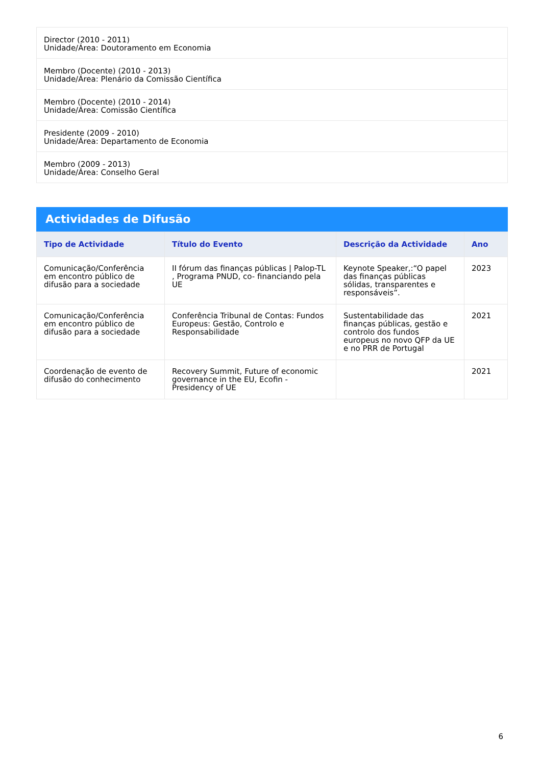| Director (2010 - 2011) Unidade/Área: Doutoramento em Economia |
| Membro (Docente) (2010 - 2013) Unidade/Área: Plenário da Comissão Científica |
| Membro (Docente) (2010 - 2014) Unidade/Área: Comissão Científica |
| Presidente (2009 - 2010) Unidade/Área: Departamento de Economia |
| Membro (2009 - 2013) Unidade/Área: Conselho Geral |
Actividades de Difusão
| Tipo de Actividade | Título do Evento | Descrição da Actividade | Ano |
| --- | --- | --- | --- |
| Comunicação/Conferência em encontro público de difusão para a sociedade | II fórum das finanças públicas / Palop-TL , Programa PNUD, co- financiando pela UE | Keynote Speaker,:“O papel das finanças públicas sólidas, transparentes e responsáveis”. | 2023 |
| Comunicação/Conferência em encontro público de difusão para a sociedade | Conferência Tribunal de Contas: Fundos Europeus: Gestão, Controlo e Responsabilidade | Sustentabilidade das finanças públicas, gestão e controlo dos fundos europeus no novo QFP da UE e no PRR de Portugal | 2021 |
| Coordenação de evento de difusão do conhecimento | Recovery Summit, Future of economic governance in the EU, Ecofin - Presidency of UE | | 2021 |
6